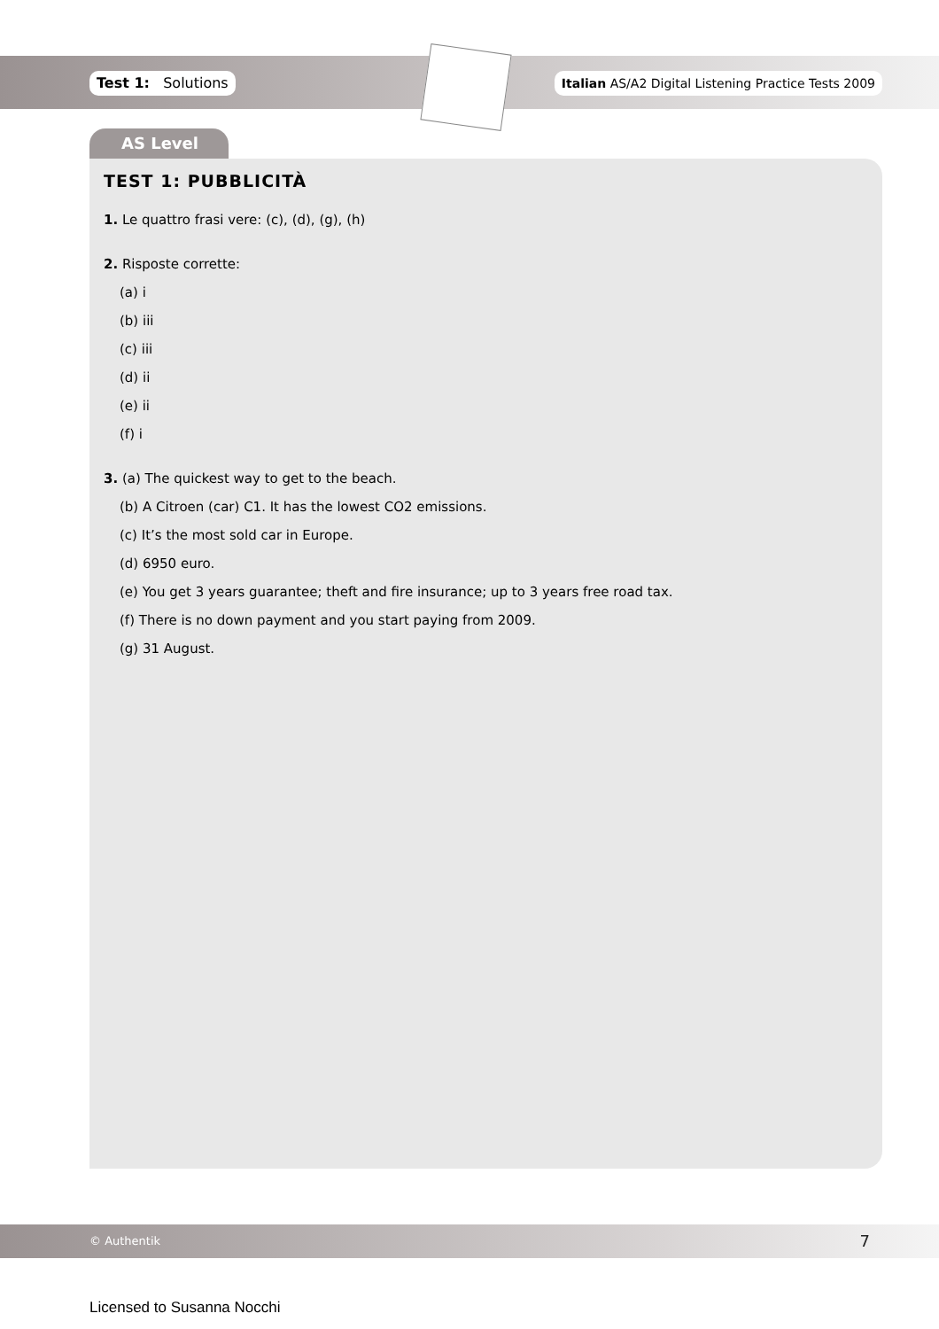Test 1: Solutions Italian AS/A2 Digital Listening Practice Tests 2009
AS Level
TEST 1: PUBBLICITÀ
1. Le quattro frasi vere: (c), (d), (g), (h)
2. Risposte corrette:
(a) i
(b) iii
(c) iii
(d) ii
(e) ii
(f) i
3. (a) The quickest way to get to the beach.
(b) A Citroen (car) C1. It has the lowest CO2 emissions.
(c) It’s the most sold car in Europe.
(d) 6950 euro.
(e) You get 3 years guarantee; theft and fire insurance; up to 3 years free road tax.
(f) There is no down payment and you start paying from 2009.
(g) 31 August.
© Authentik 7
Licensed to Susanna Nocchi